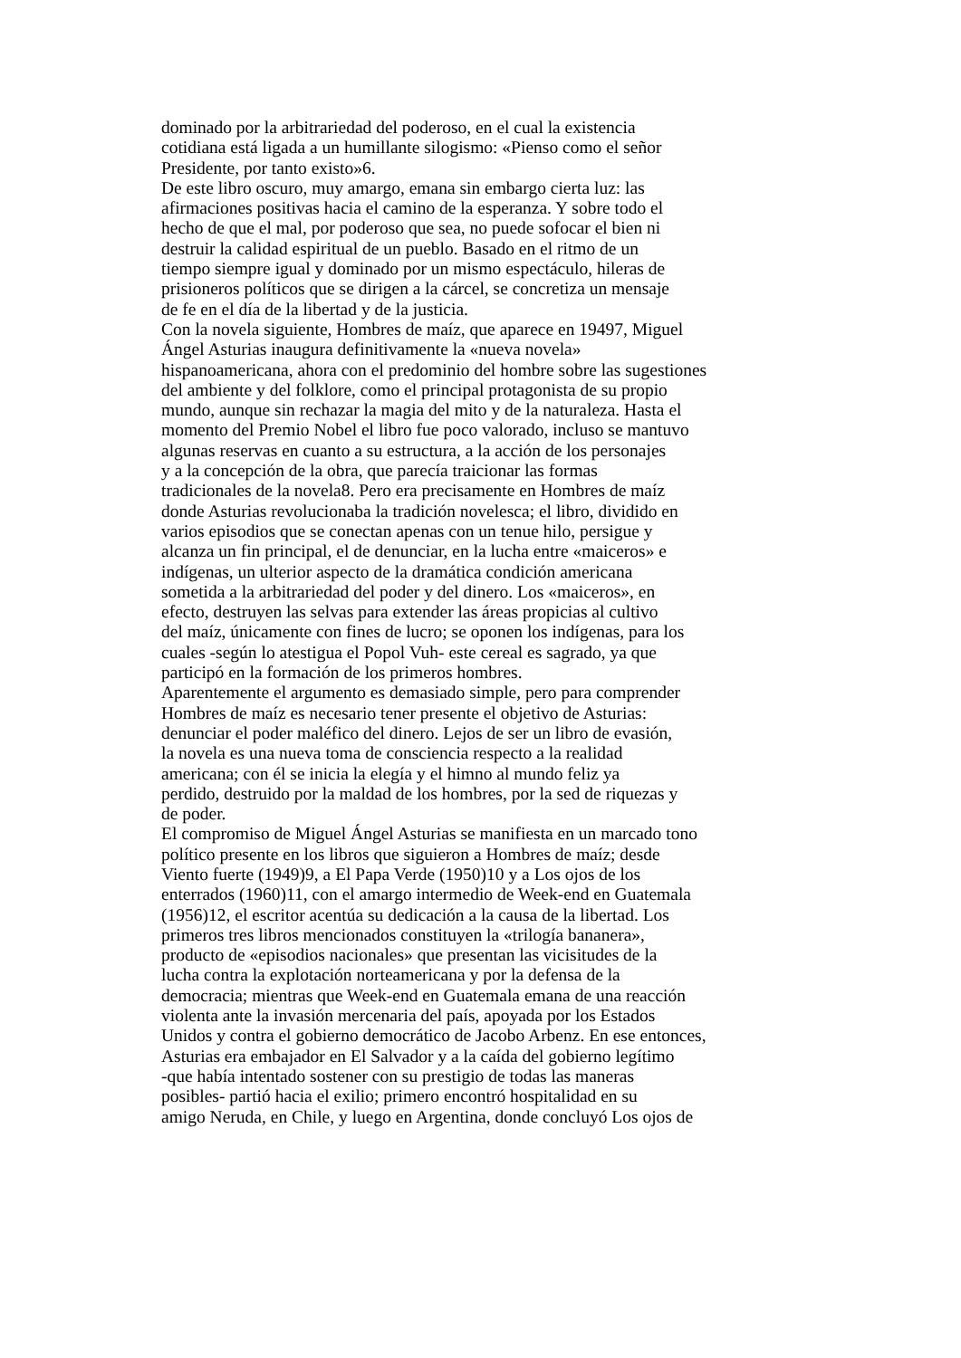dominado por la arbitrariedad del poderoso, en el cual la existencia
cotidiana está ligada a un humillante silogismo: «Pienso como el señor
Presidente, por tanto existo»6.
De este libro oscuro, muy amargo, emana sin embargo cierta luz: las
afirmaciones positivas hacia el camino de la esperanza. Y sobre todo el
hecho de que el mal, por poderoso que sea, no puede sofocar el bien ni
destruir la calidad espiritual de un pueblo. Basado en el ritmo de un
tiempo siempre igual y dominado por un mismo espectáculo, hileras de
prisioneros políticos que se dirigen a la cárcel, se concretiza un mensaje
de fe en el día de la libertad y de la justicia.
Con la novela siguiente, Hombres de maíz, que aparece en 19497, Miguel
Ángel Asturias inaugura definitivamente la «nueva novela»
hispanoamericana, ahora con el predominio del hombre sobre las sugestiones
del ambiente y del folklore, como el principal protagonista de su propio
mundo, aunque sin rechazar la magia del mito y de la naturaleza. Hasta el
momento del Premio Nobel el libro fue poco valorado, incluso se mantuvo
algunas reservas en cuanto a su estructura, a la acción de los personajes
y a la concepción de la obra, que parecía traicionar las formas
tradicionales de la novela8. Pero era precisamente en Hombres de maíz
donde Asturias revolucionaba la tradición novelesca; el libro, dividido en
varios episodios que se conectan apenas con un tenue hilo, persigue y
alcanza un fin principal, el de denunciar, en la lucha entre «maiceros» e
indígenas, un ulterior aspecto de la dramática condición americana
sometida a la arbitrariedad del poder y del dinero. Los «maiceros», en
efecto, destruyen las selvas para extender las áreas propicias al cultivo
del maíz, únicamente con fines de lucro; se oponen los indígenas, para los
cuales -según lo atestigua el Popol Vuh- este cereal es sagrado, ya que
participó en la formación de los primeros hombres.
Aparentemente el argumento es demasiado simple, pero para comprender
Hombres de maíz es necesario tener presente el objetivo de Asturias:
denunciar el poder maléfico del dinero. Lejos de ser un libro de evasión,
la novela es una nueva toma de consciencia respecto a la realidad
americana; con él se inicia la elegía y el himno al mundo feliz ya
perdido, destruido por la maldad de los hombres, por la sed de riquezas y
de poder.
El compromiso de Miguel Ángel Asturias se manifiesta en un marcado tono
político presente en los libros que siguieron a Hombres de maíz; desde
Viento fuerte (1949)9, a El Papa Verde (1950)10 y a Los ojos de los
enterrados (1960)11, con el amargo intermedio de Week-end en Guatemala
(1956)12, el escritor acentúa su dedicación a la causa de la libertad. Los
primeros tres libros mencionados constituyen la «trilogía bananera»,
producto de «episodios nacionales» que presentan las vicisitudes de la
lucha contra la explotación norteamericana y por la defensa de la
democracia; mientras que Week-end en Guatemala emana de una reacción
violenta ante la invasión mercenaria del país, apoyada por los Estados
Unidos y contra el gobierno democrático de Jacobo Arbenz. En ese entonces,
Asturias era embajador en El Salvador y a la caída del gobierno legítimo
-que había intentado sostener con su prestigio de todas las maneras
posibles- partió hacia el exilio; primero encontró hospitalidad en su
amigo Neruda, en Chile, y luego en Argentina, donde concluyó Los ojos de